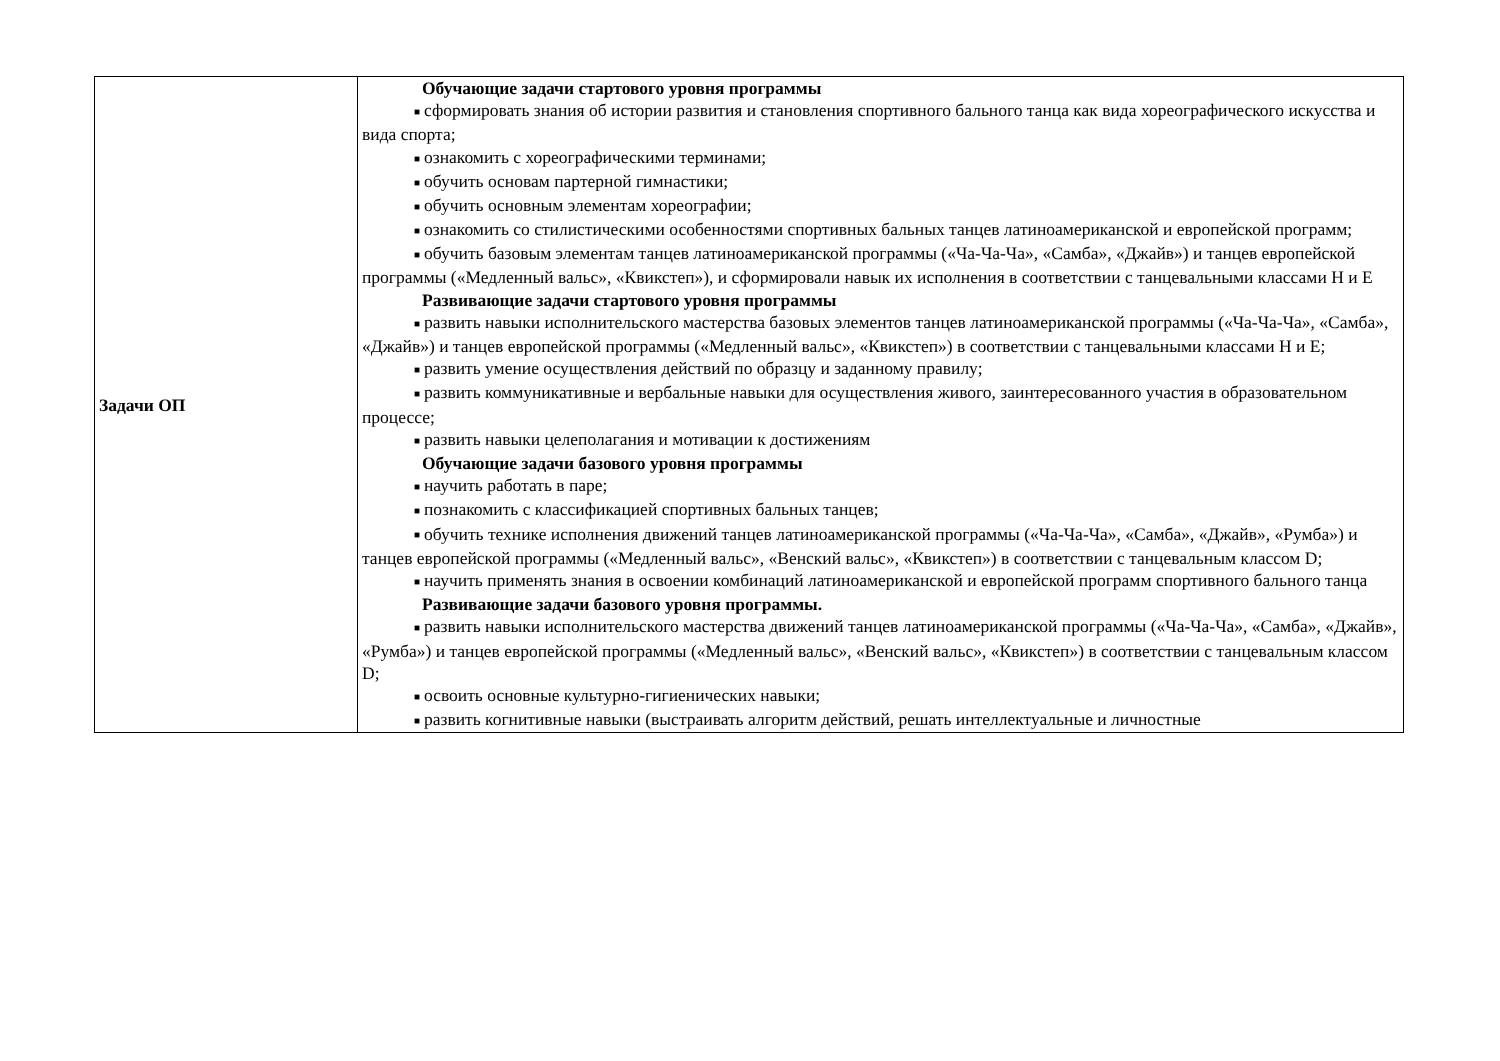| Задачи ОП | Обучающие задачи стартового уровня программы ■ сформировать знания об истории развития и становления спортивного бального танца как вида хореографического искусства и вида спорта; ■ ознакомить с хореографическими терминами; ■ обучить основам партерной гимнастики; ■ обучить основным элементам хореографии; ■ ознакомить со стилистическими особенностями спортивных бальных танцев латиноамериканской и европейской программ; ■ обучить базовым элементам танцев латиноамериканской программы («Ча-Ча-Ча», «Самба», «Джайв») и танцев европейской программы («Медленный вальс», «Квикстеп»), и сформировали навык их исполнения в соответствии с танцевальными классами Н и Е Развивающие задачи стартового уровня программы ■ развить навыки исполнительского мастерства базовых элементов танцев латиноамериканской программы («Ча-Ча-Ча», «Самба», «Джайв») и танцев европейской программы («Медленный вальс», «Квикстеп») в соответствии с танцевальными классами Н и Е; ■ развить умение осуществления действий по образцу и заданному правилу; ■ развить коммуникативные и вербальные навыки для осуществления живого, заинтересованного участия в образовательном процессе; ■ развить навыки целеполагания и мотивации к достижениям Обучающие задачи базового уровня программы ■ научить работать в паре; ■ познакомить с классификацией спортивных бальных танцев; ■ обучить технике исполнения движений танцев латиноамериканской программы («Ча-Ча-Ча», «Самба», «Джайв», «Румба») и танцев европейской программы («Медленный вальс», «Венский вальс», «Квикстеп») в соответствии с танцевальным классом D; ■ научить применять знания в освоении комбинаций латиноамериканской и европейской программ спортивного бального танца Развивающие задачи базового уровня программы. ■ развить навыки исполнительского мастерства движений танцев латиноамериканской программы («Ча-Ча-Ча», «Самба», «Джайв», «Румба») и танцев европейской программы («Медленный вальс», «Венский вальс», «Квикстеп») в соответствии с танцевальным классом D; ■ освоить основные культурно-гигиенических навыки; ■ развить когнитивные навыки (выстраивать алгоритм действий, решать интеллектуальные и личностные |